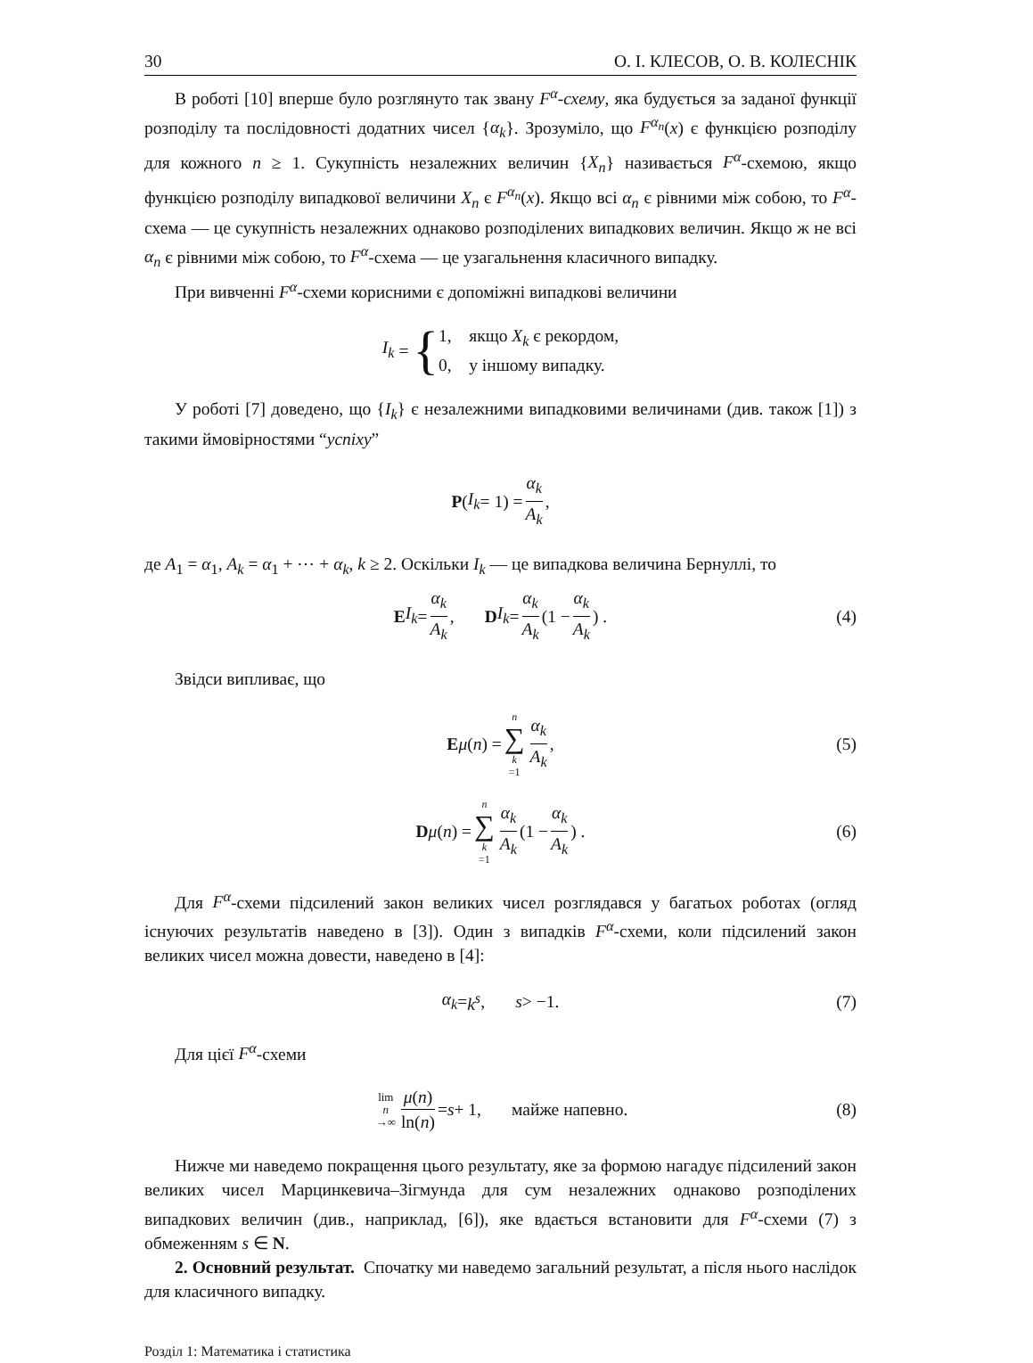30 О. І. КЛЕСОВ, О. В. КОЛЕСНІК
В роботі [10] вперше було розглянуто так звану F<sup>α</sup>-схему, яка будується за заданої функції розподілу та послідовності додатних чисел {α<sub>k</sub>}. Зрозуміло, що F<sup>α<sub>n</sub></sup>(x) є функцією розподілу для кожного n ≥ 1. Сукупність незалежних величин {X<sub>n</sub>} називається F<sup>α</sup>-схемою, якщо функцією розподілу випадкової величини X<sub>n</sub> є F<sup>α<sub>n</sub></sup>(x). Якщо всі α<sub>n</sub> є рівними між собою, то F<sup>α</sup>-схема — це сукупність незалежних однаково розподілених випадкових величин. Якщо ж не всі α<sub>n</sub> є рівними між собою, то F<sup>α</sup>-схема — це узагальнення класичного випадку.
При вивченні F<sup>α</sup>-схеми корисними є допоміжні випадкові величини
I<sub>k</sub> = { 1, якщо X<sub>k</sub> є рекордом,
0, у іншому випадку.
У роботі [7] доведено, що {I<sub>k</sub>} є незалежними випадковими величинами (див. також [1]) з такими ймовірностями “успіху”
P (I<sub>k</sub> = 1) = α<sub>k</sub> A<sub>k</sub>,
де A<sub>1</sub> = α<sub>1</sub>, A<sub>k</sub> = α<sub>1</sub> + ⋯ + α<sub>k</sub>, k ≥ 2. Оскільки I<sub>k</sub> — це випадкова величина Бернуллі, то
E I<sub>k</sub> = α<sub>k</sub> A<sub>k</sub>, D I<sub>k</sub> = α<sub>k</sub> A<sub>k</sub> (1 − α<sub>k</sub> A<sub>k</sub>) . (4)
Звідси випливає, що
Eμ (n) = n ∑ k =1 α<sub>k</sub> A<sub>k</sub>, (5)
Dμ (n) = n ∑ k =1 α<sub>k</sub> A<sub>k</sub> (1 − α<sub>k</sub> A<sub>k</sub>) . (6)
Для F<sup>α</sup>-схеми підсилений закон великих чисел розглядався у багатьох роботах (огляд існуючих результатів наведено в [3]). Один з випадків F<sup>α</sup>-схеми, коли підсилений закон великих чисел можна довести, наведено в [4]:
α<sub>k</sub> = k<sup>s</sup>, s > −1. (7)
Для цієї F<sup>α</sup>-схеми
lim
n →∞ μ(n) ln(n) = s + 1, майже напевно. (8)
Нижче ми наведемо покращення цього результату, яке за формою нагадує підсилений закон великих чисел Марцинкевича–Зігмунда для сум незалежних однаково розподілених випадкових величин (див., наприклад, [6]), яке вдається встановити для F<sup>α</sup>-схеми (7) з обмеженням s ∈ N.
2. Основний результат. Спочатку ми наведемо загальний результат, а після нього наслідок для класичного випадку.
Розділ 1: Математика і статистика